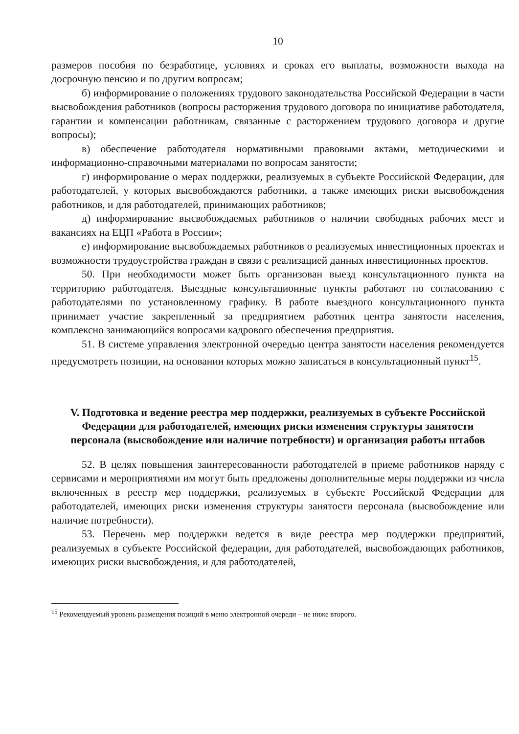10
размеров пособия по безработице, условиях и сроках его выплаты, возможности выхода на досрочную пенсию и по другим вопросам;
б) информирование о положениях трудового законодательства Российской Федерации в части высвобождения работников (вопросы расторжения трудового договора по инициативе работодателя, гарантии и компенсации работникам, связанные с расторжением трудового договора и другие вопросы);
в) обеспечение работодателя нормативными правовыми актами, методическими и информационно-справочными материалами по вопросам занятости;
г) информирование о мерах поддержки, реализуемых в субъекте Российской Федерации, для работодателей, у которых высвобождаются работники, а также имеющих риски высвобождения работников, и для работодателей, принимающих работников;
д) информирование высвобождаемых работников о наличии свободных рабочих мест и вакансиях на ЕЦП «Работа в России»;
е) информирование высвобождаемых работников о реализуемых инвестиционных проектах и возможности трудоустройства граждан в связи с реализацией данных инвестиционных проектов.
50. При необходимости может быть организован выезд консультационного пункта на территорию работодателя. Выездные консультационные пункты работают по согласованию с работодателями по установленному графику. В работе выездного консультационного пункта принимает участие закрепленный за предприятием работник центра занятости населения, комплексно занимающийся вопросами кадрового обеспечения предприятия.
51. В системе управления электронной очередью центра занятости населения рекомендуется предусмотреть позиции, на основании которых можно записаться в консультационный пункт<sup>15</sup>.
V. Подготовка и ведение реестра мер поддержки, реализуемых в субъекте Российской Федерации для работодателей, имеющих риски изменения структуры занятости персонала (высвобождение или наличие потребности) и организация работы штабов
52. В целях повышения заинтересованности работодателей в приеме работников наряду с сервисами и мероприятиями им могут быть предложены дополнительные меры поддержки из числа включенных в реестр мер поддержки, реализуемых в субъекте Российской Федерации для работодателей, имеющих риски изменения структуры занятости персонала (высвобождение или наличие потребности).
53. Перечень мер поддержки ведется в виде реестра мер поддержки предприятий, реализуемых в субъекте Российской федерации, для работодателей, высвобождающих работников, имеющих риски высвобождения, и для работодателей,
<sup>15</sup> Рекомендуемый уровень размещения позиций в меню электронной очереди – не ниже второго.